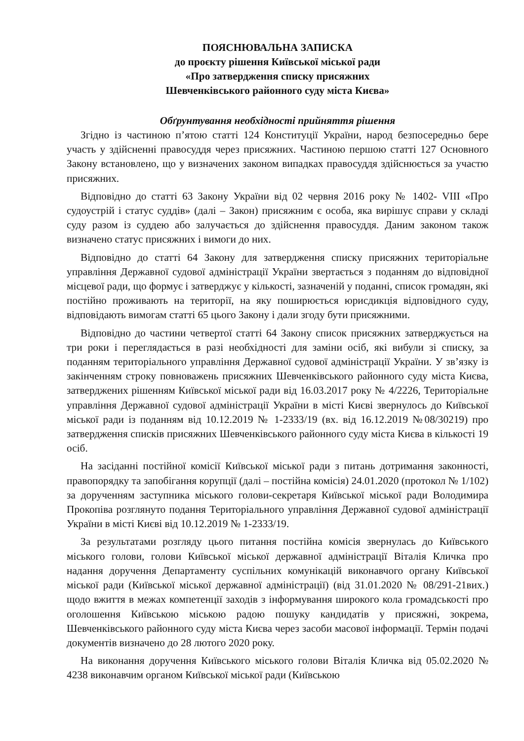ПОЯСНЮВАЛЬНА ЗАПИСКА
до проєкту рішення Київської міської ради
«Про затвердження списку присяжних
Шевченківського районного суду міста Києва»
Обґрунтування необхідності прийняття рішення
Згідно із частиною п’ятою статті 124 Конституції України, народ безпосередньо бере участь у здійсненні правосуддя через присяжних. Частиною першою статті 127 Основного Закону встановлено, що у визначених законом випадках правосуддя здійснюється за участю присяжних.
Відповідно до статті 63 Закону України від 02 червня 2016 року № 1402- VIII «Про судоустрій і статус суддів» (далі – Закон) присяжним є особа, яка вирішує справи у складі суду разом із суддею або залучається до здійснення правосуддя. Даним законом також визначено статус присяжних і вимоги до них.
Відповідно до статті 64 Закону для затвердження списку присяжних територіальне управління Державної судової адміністрації України звертається з поданням до відповідної місцевої ради, що формує і затверджує у кількості, зазначеній у поданні, список громадян, які постійно проживають на території, на яку поширюється юрисдикція відповідного суду, відповідають вимогам статті 65 цього Закону і дали згоду бути присяжними.
Відповідно до частини четвертої статті 64 Закону список присяжних затверджується на три роки і переглядається в разі необхідності для заміни осіб, які вибули зі списку, за поданням територіального управління Державної судової адміністрації України. У зв’язку із закінченням строку повноважень присяжних Шевченківського районного суду міста Києва, затверджених рішенням Київської міської ради від 16.03.2017 року № 4/2226, Територіальне управління Державної судової адміністрації України в місті Києві звернулось до Київської міської ради із поданням від 10.12.2019 № 1-2333/19 (вх. від 16.12.2019 №08/30219) про затвердження списків присяжних Шевченківського районного суду міста Києва в кількості 19 осіб.
На засіданні постійної комісії Київської міської ради з питань дотримання законності, правопорядку та запобігання корупції (далі – постійна комісія) 24.01.2020 (протокол № 1/102) за дорученням заступника міського голови-секретаря Київської міської ради Володимира Прокопіва розглянуто подання Територіального управління Державної судової адміністрації України в місті Києві від 10.12.2019 № 1-2333/19.
За результатами розгляду цього питання постійна комісія звернулась до Київського міського голови, голови Київської міської державної адміністрації Віталія Кличка про надання доручення Департаменту суспільних комунікацій виконавчого органу Київської міської ради (Київської міської державної адміністрації) (від 31.01.2020 № 08/291-21вих.) щодо вжиття в межах компетенції заходів з інформування широкого кола громадськості про оголошення Київською міською радою пошуку кандидатів у присяжні, зокрема, Шевченківського районного суду міста Києва через засоби масової інформації. Термін подачі документів визначено до 28 лютого 2020 року.
На виконання доручення Київського міського голови Віталія Кличка від 05.02.2020 № 4238 виконавчим органом Київської міської ради (Київською